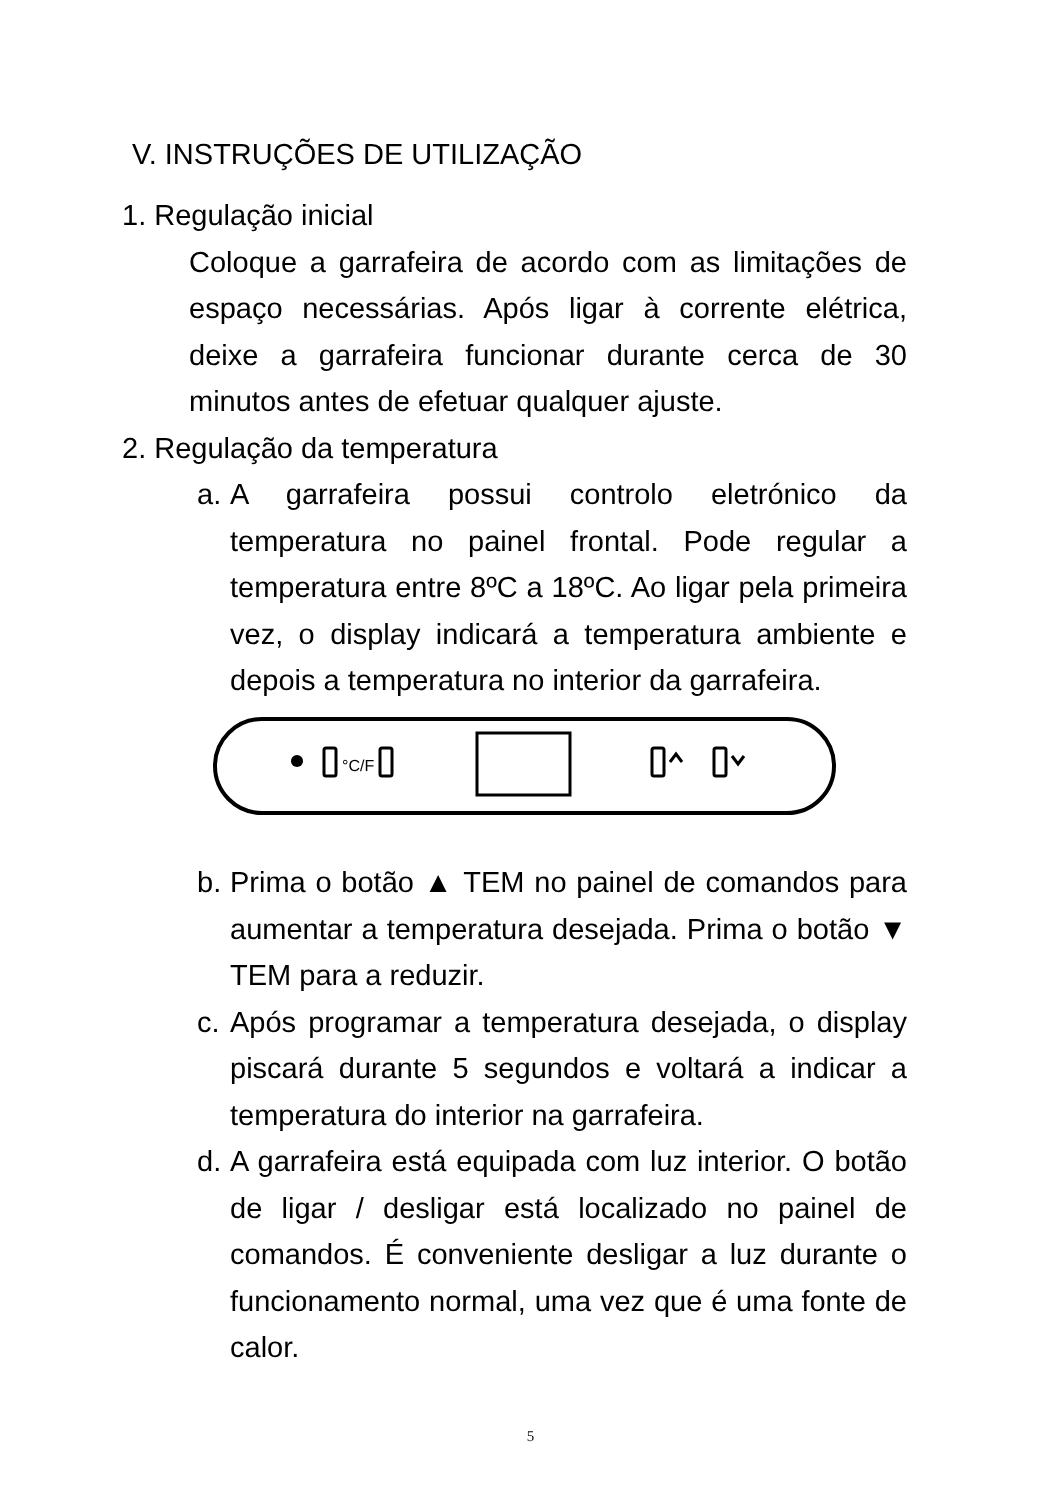V. INSTRUÇÕES DE UTILIZAÇÃO
1. Regulação inicial
Coloque a garrafeira de acordo com as limitações de espaço necessárias. Após ligar à corrente elétrica, deixe a garrafeira funcionar durante cerca de 30 minutos antes de efetuar qualquer ajuste.
2. Regulação da temperatura
a.
A garrafeira possui controlo eletrónico da temperatura no painel frontal. Pode regular a temperatura entre 8ºC a 18ºC. Ao ligar pela primeira vez, o display indicará a temperatura ambiente e depois a temperatura no interior da garrafeira.
°C/F
b.
Prima o botão ▲ TEM no painel de comandos para aumentar a temperatura desejada. Prima o botão ▼ TEM para a reduzir.
c.
Após programar a temperatura desejada, o display piscará durante 5 segundos e voltará a indicar a temperatura do interior na garrafeira.
d.
A garrafeira está equipada com luz interior. O botão de ligar / desligar está localizado no painel de comandos. É conveniente desligar a luz durante o funcionamento normal, uma vez que é uma fonte de calor.
5